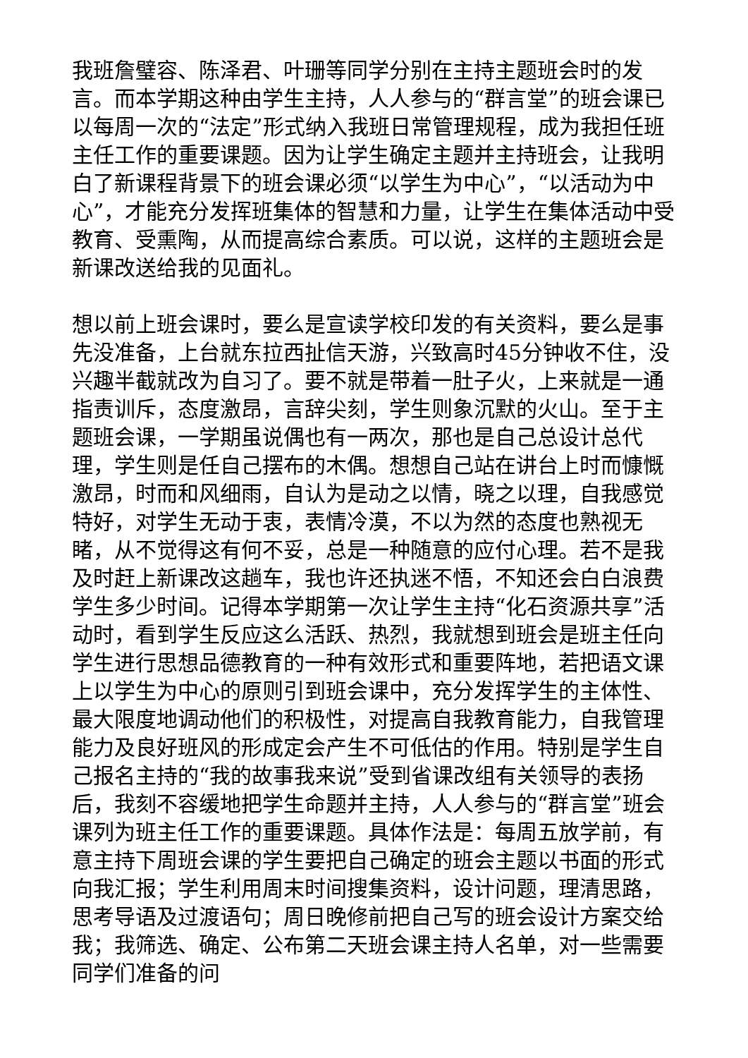我班詹璧容、陈泽君、叶珊等同学分别在主持主题班会时的发言。而本学期这种由学生主持，人人参与的“群言堂”的班会课已以每周一次的“法定”形式纳入我班日常管理规程，成为我担任班主任工作的重要课题。因为让学生确定主题并主持班会，让我明白了新课程背景下的班会课必须“以学生为中心”，“以活动为中心”，才能充分发挥班集体的智慧和力量，让学生在集体活动中受教育、受熏陶，从而提高综合素质。可以说，这样的主题班会是新课改送给我的见面礼。
想以前上班会课时，要么是宣读学校印发的有关资料，要么是事先没准备，上台就东拉西扯信天游，兴致高时45分钟收不住，没兴趣半截就改为自习了。要不就是带着一肚子火，上来就是一通指责训斥，态度激昂，言辞尖刻，学生则象沉默的火山。至于主题班会课，一学期虽说偶也有一两次，那也是自己总设计总代理，学生则是任自己摆布的木偶。想想自己站在讲台上时而慷慨激昂，时而和风细雨，自认为是动之以情，晓之以理，自我感觉特好，对学生无动于衷，表情冷漠，不以为然的态度也熟视无睹，从不觉得这有何不妥，总是一种随意的应付心理。若不是我及时赶上新课改这趟车，我也许还执迷不悟，不知还会白白浪费学生多少时间。记得本学期第一次让学生主持“化石资源共享”活动时，看到学生反应这么活跃、热烈，我就想到班会是班主任向学生进行思想品德教育的一种有效形式和重要阵地，若把语文课上以学生为中心的原则引到班会课中，充分发挥学生的主体性、最大限度地调动他们的积极性，对提高自我教育能力，自我管理能力及良好班风的形成定会产生不可低估的作用。特别是学生自己报名主持的“我的故事我来说”受到省课改组有关领导的表扬后，我刻不容缓地把学生命题并主持，人人参与的“群言堂”班会课列为班主任工作的重要课题。具体作法是：每周五放学前，有意主持下周班会课的学生要把自己确定的班会主题以书面的形式向我汇报；学生利用周末时间搜集资料，设计问题，理清思路，思考导语及过渡语句；周日晚修前把自己写的班会设计方案交给我；我筛选、确定、公布第二天班会课主持人名单，对一些需要同学们准备的问